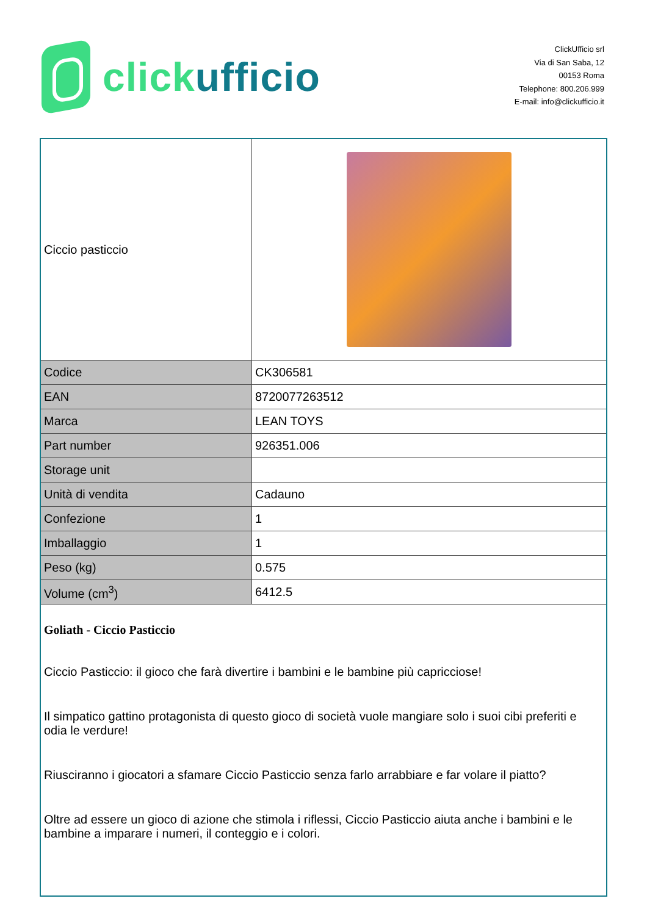clickufficio
ClickUfficio srl
Via di San Saba, 12
00153 Roma
Telephone: 800.206.999
E-mail: info@clickufficio.it
| Ciccio pasticcio | |
| Codice | CK306581 |
| EAN | 8720077263512 |
| Marca | LEAN TOYS |
| Part number | 926351.006 |
| Storage unit | |
| Unità di vendita | Cadauno |
| Confezione | 1 |
| Imballaggio | 1 |
| Peso (kg) | 0.575 |
| Volume (cm<sup>3</sup>) | 6412.5 |
| Goliath - Ciccio Pasticcio Ciccio Pasticcio: il gioco che farà divertire i bambini e le bambine più capricciose! Il simpatico gattino protagonista di questo gioco di società vuole mangiare solo i suoi cibi preferiti e odia le verdure! Riusciranno i giocatori a sfamare Ciccio Pasticcio senza farlo arrabbiare e far volare il piatto? Oltre ad essere un gioco di azione che stimola i riflessi, Ciccio Pasticcio aiuta anche i bambini e le bambine a imparare i numeri, il conteggio e i colori. | |